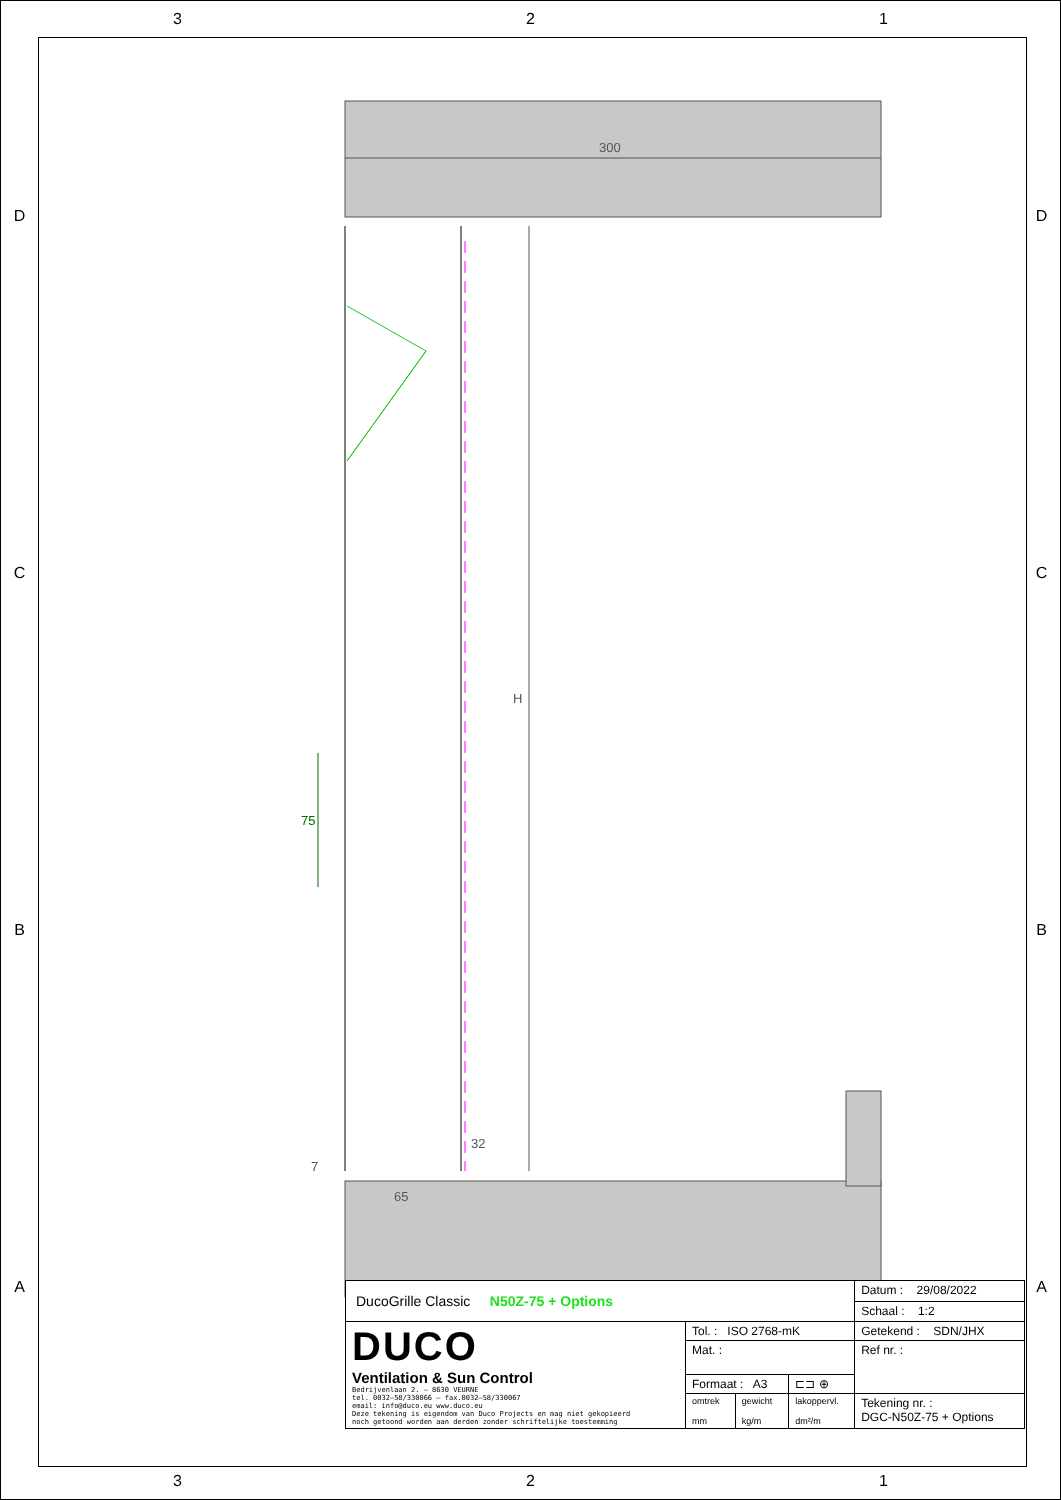3 2 1
DCBA
DCBA
300
H
75
32
7
65
| DucoGrille Classic N50Z-75 + Options | | | | Datum : 29/08/2022 |
| | | | | Schaal : 1:2 |
| DUCO Ventilation & Sun Control Bedrijvenlaan 2. – 8630 VEURNE tel. 0032–58/330066 – fax.0032–58/330067 email: info@duco.eu www.duco.eu Deze tekening is eigendom van Duco Projects en mag niet gekopieerd noch getoond worden aan derden zonder schriftelijke toestemming | Tol. : ISO 2768-mK | | | Getekend : SDN/JHX |
| | Mat. : | | | Ref nr. : |
| | Formaat : A3 | | ⊏⊐ ⊕ | |
| | omtrek mm | gewicht kg/m | lakoppervl. dm²/m | Tekening nr. : DGC-N50Z-75 + Options |
3 2 1